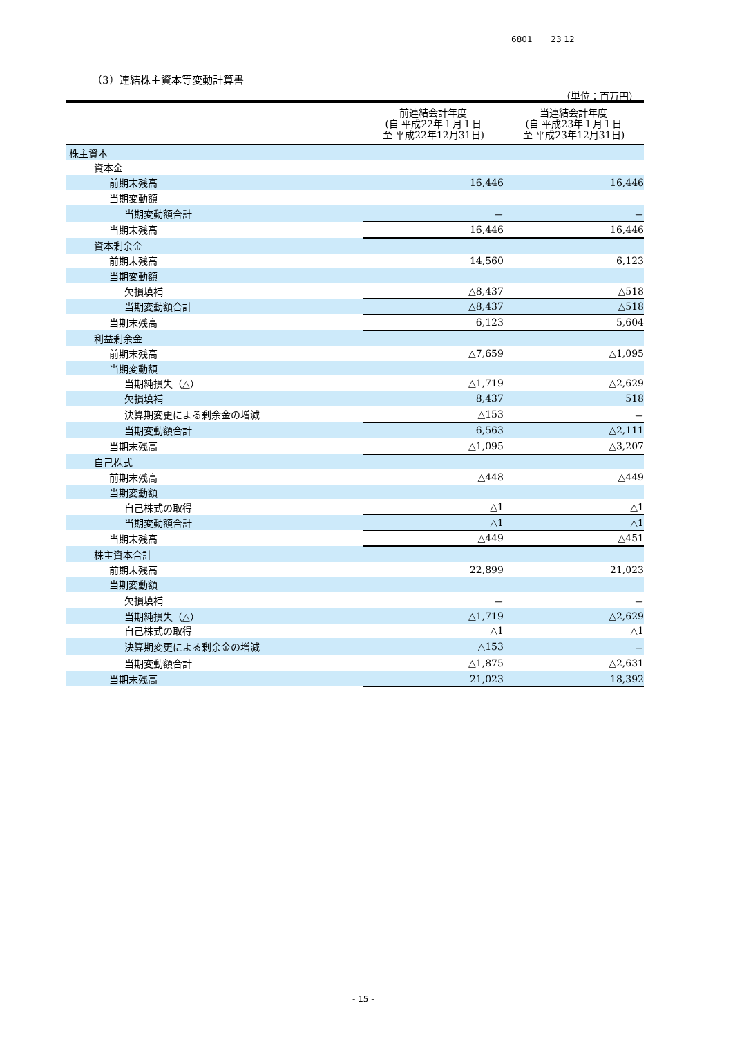6801 23 12
（3）連結株主資本等変動計算書
（単位：百万円）
| | 前連結会計年度 (自 平成22年１月１日 至 平成22年12月31日) | 当連結会計年度 (自 平成23年１月１日 至 平成23年12月31日) |
| --- | --- | --- |
| 株主資本 | | |
| 資本金 | | |
| 前期末残高 | 16,446 | 16,446 |
| 当期変動額 | | |
| 当期変動額合計 | － | － |
| 当期末残高 | 16,446 | 16,446 |
| 資本剰余金 | | |
| 前期末残高 | 14,560 | 6,123 |
| 当期変動額 | | |
| 欠損填補 | △8,437 | △518 |
| 当期変動額合計 | △8,437 | △518 |
| 当期末残高 | 6,123 | 5,604 |
| 利益剰余金 | | |
| 前期末残高 | △7,659 | △1,095 |
| 当期変動額 | | |
| 当期純損失（△） | △1,719 | △2,629 |
| 欠損填補 | 8,437 | 518 |
| 決算期変更による剰余金の増減 | △153 | － |
| 当期変動額合計 | 6,563 | △2,111 |
| 当期末残高 | △1,095 | △3,207 |
| 自己株式 | | |
| 前期末残高 | △448 | △449 |
| 当期変動額 | | |
| 自己株式の取得 | △1 | △1 |
| 当期変動額合計 | △1 | △1 |
| 当期末残高 | △449 | △451 |
| 株主資本合計 | | |
| 前期末残高 | 22,899 | 21,023 |
| 当期変動額 | | |
| 欠損填補 | － | － |
| 当期純損失（△） | △1,719 | △2,629 |
| 自己株式の取得 | △1 | △1 |
| 決算期変更による剰余金の増減 | △153 | － |
| 当期変動額合計 | △1,875 | △2,631 |
| 当期末残高 | 21,023 | 18,392 |
- 15 -